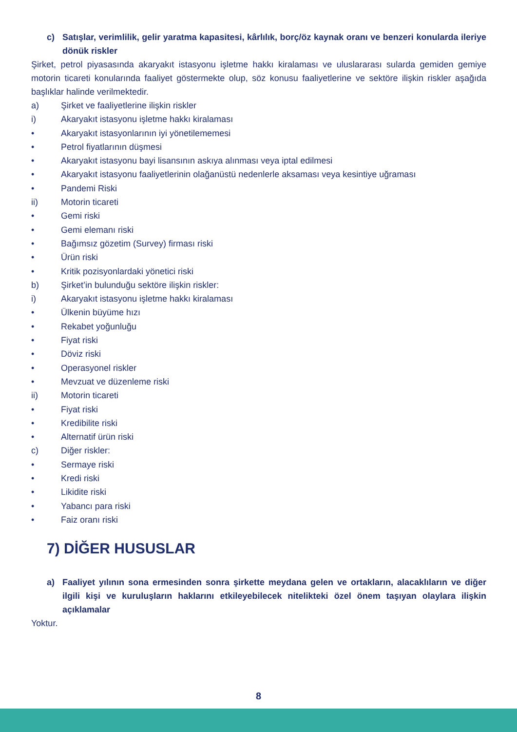c) Satışlar, verimlilik, gelir yaratma kapasitesi, kârlılık, borç/öz kaynak oranı ve benzeri konularda ileriye dönük riskler
Şirket, petrol piyasasında akaryakıt istasyonu işletme hakkı kiralaması ve uluslararası sularda gemiden gemiye motorin ticareti konularında faaliyet göstermekte olup, söz konusu faaliyetlerine ve sektöre ilişkin riskler aşağıda başlıklar halinde verilmektedir.
a) Şirket ve faaliyetlerine ilişkin riskler
i) Akaryakıt istasyonu işletme hakkı kiralaması
• Akaryakıt istasyonlarının iyi yönetilememesi
• Petrol fiyatlarının düşmesi
• Akaryakıt istasyonu bayi lisansının askıya alınması veya iptal edilmesi
• Akaryakıt istasyonu faaliyetlerinin olağanüstü nedenlerle aksaması veya kesintiye uğraması
• Pandemi Riski
ii) Motorin ticareti
• Gemi riski
• Gemi elemanı riski
• Bağımsız gözetim (Survey) firması riski
• Ürün riski
• Kritik pozisyonlardaki yönetici riski
b) Şirket’in bulunduğu sektöre ilişkin riskler:
i) Akaryakıt istasyonu işletme hakkı kiralaması
• Ülkenin büyüme hızı
• Rekabet yoğunluğu
• Fiyat riski
• Döviz riski
• Operasyonel riskler
• Mevzuat ve düzenleme riski
ii) Motorin ticareti
• Fiyat riski
• Kredibilite riski
• Alternatif ürün riski
c) Diğer riskler:
• Sermaye riski
• Kredi riski
• Likidite riski
• Yabancı para riski
• Faiz oranı riski
7) DİĞER HUSUSLAR
a) Faaliyet yılının sona ermesinden sonra şirkette meydana gelen ve ortakların, alacaklıların ve diğer ilgili kişi ve kuruluşların haklarını etkileyebilecek nitelikteki özel önem taşıyan olaylara ilişkin açıklamalar
Yoktur.
8